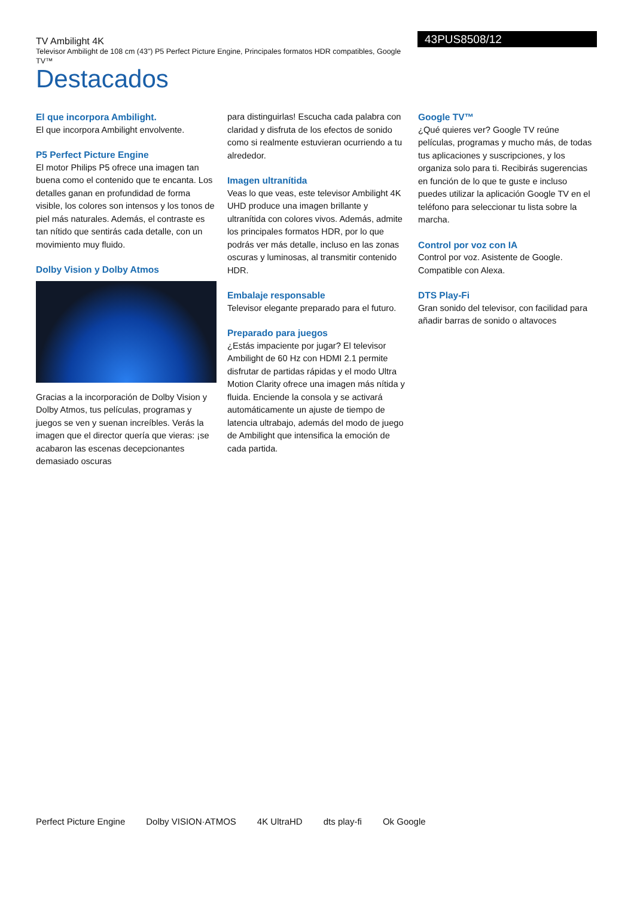TV Ambilight 4K
Televisor Ambilight de 108 cm (43") P5 Perfect Picture Engine, Principales formatos HDR compatibles, Google TV™
Destacados
43PUS8508/12
El que incorpora Ambilight.
El que incorpora Ambilight envolvente.
P5 Perfect Picture Engine
El motor Philips P5 ofrece una imagen tan buena como el contenido que te encanta. Los detalles ganan en profundidad de forma visible, los colores son intensos y los tonos de piel más naturales. Además, el contraste es tan nítido que sentirás cada detalle, con un movimiento muy fluido.
Dolby Vision y Dolby Atmos
Gracias a la incorporación de Dolby Vision y Dolby Atmos, tus películas, programas y juegos se ven y suenan increíbles. Verás la imagen que el director quería que vieras: ¡se acabaron las escenas decepcionantes demasiado oscuras
para distinguirlas! Escucha cada palabra con claridad y disfruta de los efectos de sonido como si realmente estuvieran ocurriendo a tu alrededor.
Imagen ultranítida
Veas lo que veas, este televisor Ambilight 4K UHD produce una imagen brillante y ultranítida con colores vivos. Además, admite los principales formatos HDR, por lo que podrás ver más detalle, incluso en las zonas oscuras y luminosas, al transmitir contenido HDR.
Embalaje responsable
Televisor elegante preparado para el futuro.
Preparado para juegos
¿Estás impaciente por jugar? El televisor Ambilight de 60 Hz con HDMI 2.1 permite disfrutar de partidas rápidas y el modo Ultra Motion Clarity ofrece una imagen más nítida y fluida. Enciende la consola y se activará automáticamente un ajuste de tiempo de latencia ultrabajo, además del modo de juego de Ambilight que intensifica la emoción de cada partida.
Google TV™
¿Qué quieres ver? Google TV reúne películas, programas y mucho más, de todas tus aplicaciones y suscripciones, y los organiza solo para ti. Recibirás sugerencias en función de lo que te guste e incluso puedes utilizar la aplicación Google TV en el teléfono para seleccionar tu lista sobre la marcha.
Control por voz con IA
Control por voz. Asistente de Google. Compatible con Alexa.
DTS Play-Fi
Gran sonido del televisor, con facilidad para añadir barras de sonido o altavoces
Perfect Picture Engine Dolby VISION·ATMOS 4K UltraHD dts play-fi Ok Google